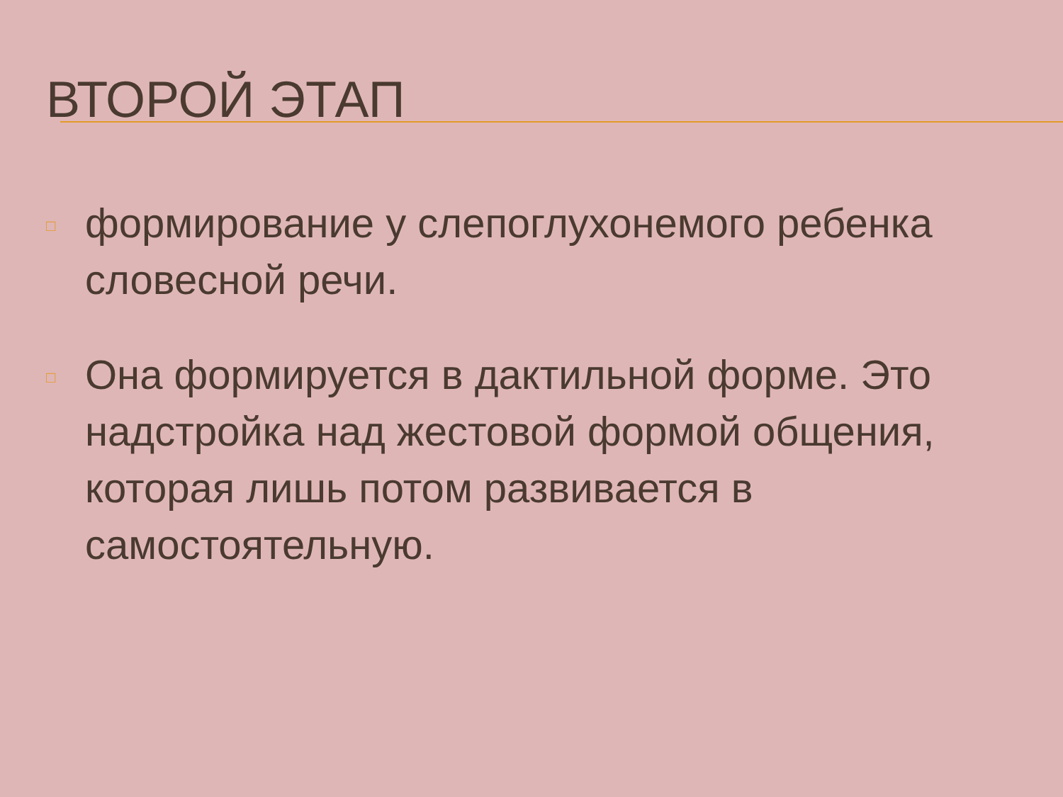ВТОРОЙ ЭТАП
□ формирование у слепоглухонемого ребенка словесной речи.
□ Она формируется в дактильной форме. Это надстройка над жестовой формой общения, которая лишь потом развивается в самостоятельную.